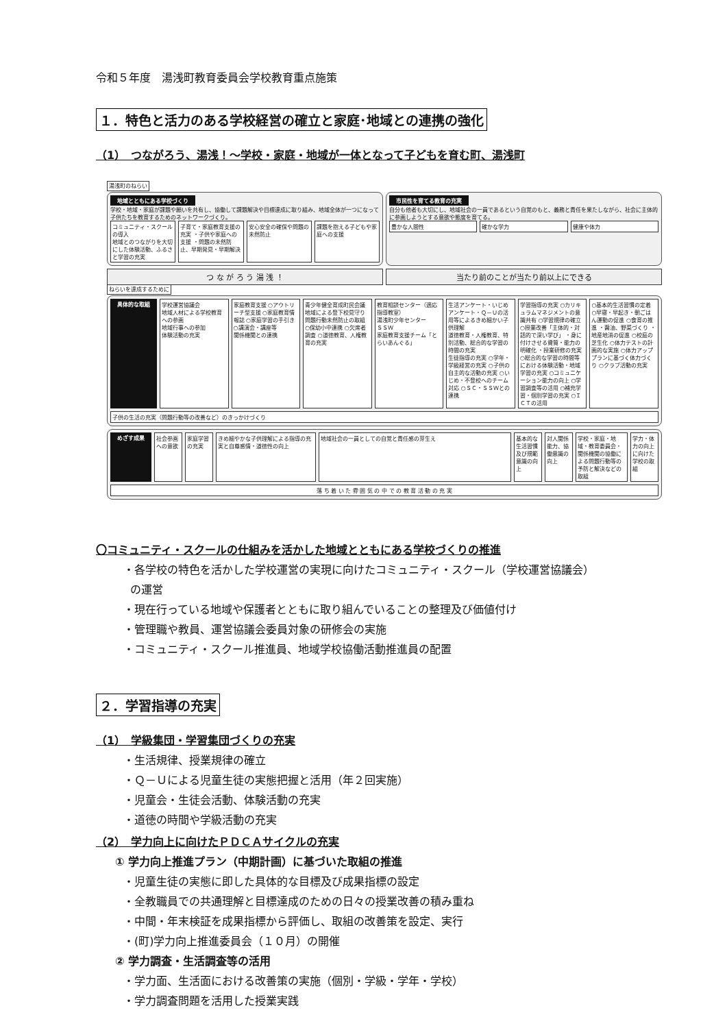令和５年度　湯浅町教育委員会学校教育重点施策
１．特色と活力のある学校経営の確立と家庭･地域との連携の強化
（1）　つながろう、湯浅！～学校・家庭・地域が一体となって子どもを育む町、湯浅町
湯浅町のねらい
地域とともにある学校づくり
学校・地域・家庭が課題や願いを共有し、協働して課題解決や目標達成に取り組み、地域全体が一つになって子供たちを教育するためのネットワークづくり。
コミュニティ・スクールの導入
地域とのつながりを大切にした体験活動、ふるさと学習の充実
子育て・家庭教育支援の充実 ・子供や家庭への支援 ・問題の未然防止、早期発見・早期解決
安心安全の確保や問題の未然防止
課題を抱える子どもや家庭への支援
市民性を育てる教育の充実
自分も他者も大切にし、地域社会の一員であるという自覚のもと、義務と責任を果たしながら、社会に主体的に参画しようとする意欲や態度を育てる。
豊かな人間性
確かな学力
健康や体力
つ な が ろ う 湯 浅 ！
当たり前のことが当たり前以上にできる
ねらいを達成するために
具体的な取組
学校運営協議会
地域人材による学校教育への参画
地域行事への参加
体験活動の充実
家庭教育支援 ○アウトリーチ型支援 ○家庭教育情報誌 ○家庭学習の手引き ○講演会・講座等
関係機関との連携
青少年健全育成町民会議
地域による登下校見守り
問題行動未然防止の取組 ○保幼小中連携 ○欠席者調査 ○道徳教育、人権教育の充実
教育相談センター（適応指導教室）
湯浅町少年センター
ＳＳＷ
家庭教育支援チーム「とらいあんぐる」
生活アンケート・いじめアンケート・Ｑ－Ｕの活用等によるきめ細かい子供理解
道徳教育・人権教育、特別活動、総合的な学習の時間の充実
生徒指導の充実 ○学年・学級経営の充実 ○子供の自主的な活動の充実 ○いじめ・不登校へのチーム対応 ○ＳＣ・ＳＳＷとの連携
学習指導の充実 ○カリキュラムマネジメントの意識共有 ○学習規律の確立 ○授業改善「主体的・対話的で深い学び」 ・身に付けさせる資質・能力の明確化 ・授業研修の充実 ○総合的な学習の時間等における体験活動・地域学習の充実 ○コミュニケーション能力の向上 ○学習調査等の活用 ○補充学習・個別学習の充実 ○ＩＣＴの活用
○基本的生活習慣の定着 ○早寝・早起き・朝ごはん運動の促進 ○食育の推進 ・醤油、野菜づくり ・地産地消の促進 ○校庭の芝生化 ○体力テストの計画的な実施 ○体力アッププランに基づく体力づくり ○クラブ活動の充実
子供の生活の充実（問題行動等の改善など）のきっかけづくり
めざす成果
社会参画への意欲
家庭学習の充実
きめ細やかな子供理解による指導の充実と自尊感情・道徳性の向上
地域社会の一員としての自覚と責任感の芽生え
基本的な生活習慣及び規範意識の向上
対人関係能力、協働意識の向上
学校・家庭・地域・教育委員会・関係機関の協働による問題行動等の予防と解決などの取組
学力・体力の向上に向けた学校の取組
落 ち 着 い た 雰 囲 気 の 中 で の 教 育 活 動 の 充 実
〇コミュニティ・スクールの仕組みを活かした地域とともにある学校づくりの推進
・各学校の特色を活かした学校運営の実現に向けたコミュニティ・スクール（学校運営協議会）
の運営
・現在行っている地域や保護者とともに取り組んでいることの整理及び価値付け
・管理職や教員、運営協議会委員対象の研修会の実施
・コミュニティ・スクール推進員、地域学校協働活動推進員の配置
２．学習指導の充実
（1）　学級集団・学習集団づくりの充実
・生活規律、授業規律の確立
・Ｑ－Ｕによる児童生徒の実態把握と活用（年２回実施）
・児童会・生徒会活動、体験活動の充実
・道徳の時間や学級活動の充実
（2）　学力向上に向けたＰＤＣＡサイクルの充実
① 学力向上推進プラン（中期計画）に基づいた取組の推進
・児童生徒の実態に即した具体的な目標及び成果指標の設定
・全教職員での共通理解と目標達成のための日々の授業改善の積み重ね
・中間・年末検証を成果指標から評価し、取組の改善策を設定、実行
・(町)学力向上推進委員会（１０月）の開催
② 学力調査・生活調査等の活用
・学力面、生活面における改善策の実施（個別・学級・学年・学校）
・学力調査問題を活用した授業実践